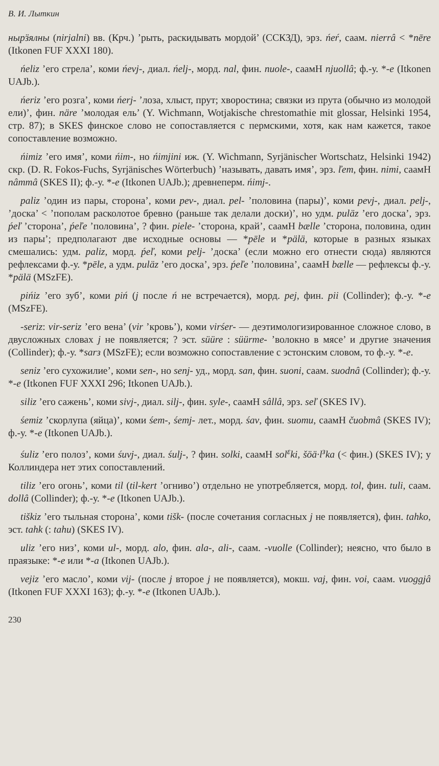В. И. Лыткин
нырӟялны (nirjalni) вв. (Крч.) ’рыть, раскидывать мордой’ (ССКЗД), эрз. ńeŕ, саам. nierrâ < *nēre (Itkonen FUF XXXI 180).
ńeliz ’его стрела’, коми ńevj-, диал. ńelj-, морд. nal, фин. nuole-, саамН njuollâ; ф.-у. *-e (Itkonen UAJb.).
ńeriz ’его розга’, коми ńerj- ’лоза, хлыст, прут; хворостина; связки из прута (обычно из молодой ели)’, фин. näre ’молодая ель’ (Y. Wichmann, Wotjakische chrestomathie mit glossar, Helsinki 1954, стр. 87); в SKES финское слово не сопоставляется с пермскими, хотя, как нам кажется, такое сопоставление возможно.
ńimiz ’его имя’, коми ńim-, но ńimjini иж. (Y. Wichmann, Syrjänischer Wortschatz, Helsinki 1942) скр. (D. R. Fokos-Fuchs, Syrjänisches Wörterbuch) ’называть, давать имя’, эрз. ľem, фин. nimi, саамН nâmmâ (SKES II); ф.-у. *-e (Itkonen UAJb.); древнеперм. ńimj-.
paliz ’один из пары, сторона’, коми pev-, диал. pel- ’половина (пары)’, коми pevj-, диал. pelj-, ’доска’ < ’пополам расколотое бревно (раньше так делали доски)’, но удм. puläz ’его доска’, эрз. ṕeľ ’сторона’, ṕeľe ’половина’, ? фин. piele- ’сторона, край’, саамН bælle ’сторона, половина, один из пары’; предполагают две исходные основы — *pēle и *pälä, которые в разных языках смешались: удм. paliz, морд. ṕeľ, коми pelj- ’доска’ (если можно его отнести сюда) являются рефлексами ф.-у. *pēle, а удм. puläz ’его доска’, эрз. ṕeľe ’половина’, саамН bælle — рефлексы ф.-у. *pälä (MSzFE).
pińiz ’его зуб’, коми piń (j после ń не встречается), морд. pej, фин. pii (Collinder); ф.-у. *-e (MSzFE).
-seriz: vir-seriz ’его вена’ (vir ’кровь’), коми virśer- — деэтимологизированное сложное слово, в двусложных словах j не появляется; ? эст. süüre : süürme- ’волокно в мясе’ и другие значения (Collinder); ф.-у. *sarз (MSzFE); если возможно сопоставление с эстонским словом, то ф.-у. *-e.
seniz ’его сухожилие’, коми sen-, но senj- уд., морд. san, фин. suoni, саам. suodnâ (Collinder); ф.-у. *-e (Itkonen FUF XXXI 296; Itkonen UAJb.).
siliz ’его сажень’, коми sivj-, диал. silj-, фин. syle-, саамН sâllâ, эрз. seľ (SKES IV).
śemiz ’скорлупа (яйца)’, коми śem-, śemj- лет., морд. śav, фин. suomu, саамН čuobmâ (SKES IV); ф.-у. *-e (Itkonen UAJb.).
śuliz ’его полоз’, коми śuvj-, диал. śulj-, ? фин. solki, саамН sol<sup>ε</sup>ki, šöä·l<sup>з</sup>ka (< фин.) (SKES IV); у Коллиндера нет этих сопоставлений.
tiliz ’его огонь’, коми til (til-kert ’огниво’) отдельно не употребляется, морд. tol, фин. tuli, саам. dollâ (Collinder); ф.-у. *-e (Itkonen UAJb.).
tiškiz ’его тыльная сторона’, коми tišk- (после сочетания согласных j не появляется), фин. tahko, эст. tahk (: tahu) (SKES IV).
uliz ’его низ’, коми ul-, морд. alo, фин. ala-, ali-, саам. -vuolle (Collinder); неясно, что было в праязыке: *-e или *-a (Itkonen UAJb.).
vejiz ’его масло’, коми vij- (после j второе j не появляется), мокш. vaj, фин. voi, саам. vuoggjâ (Itkonen FUF XXXI 163); ф.-у. *-e (Itkonen UAJb.).
230